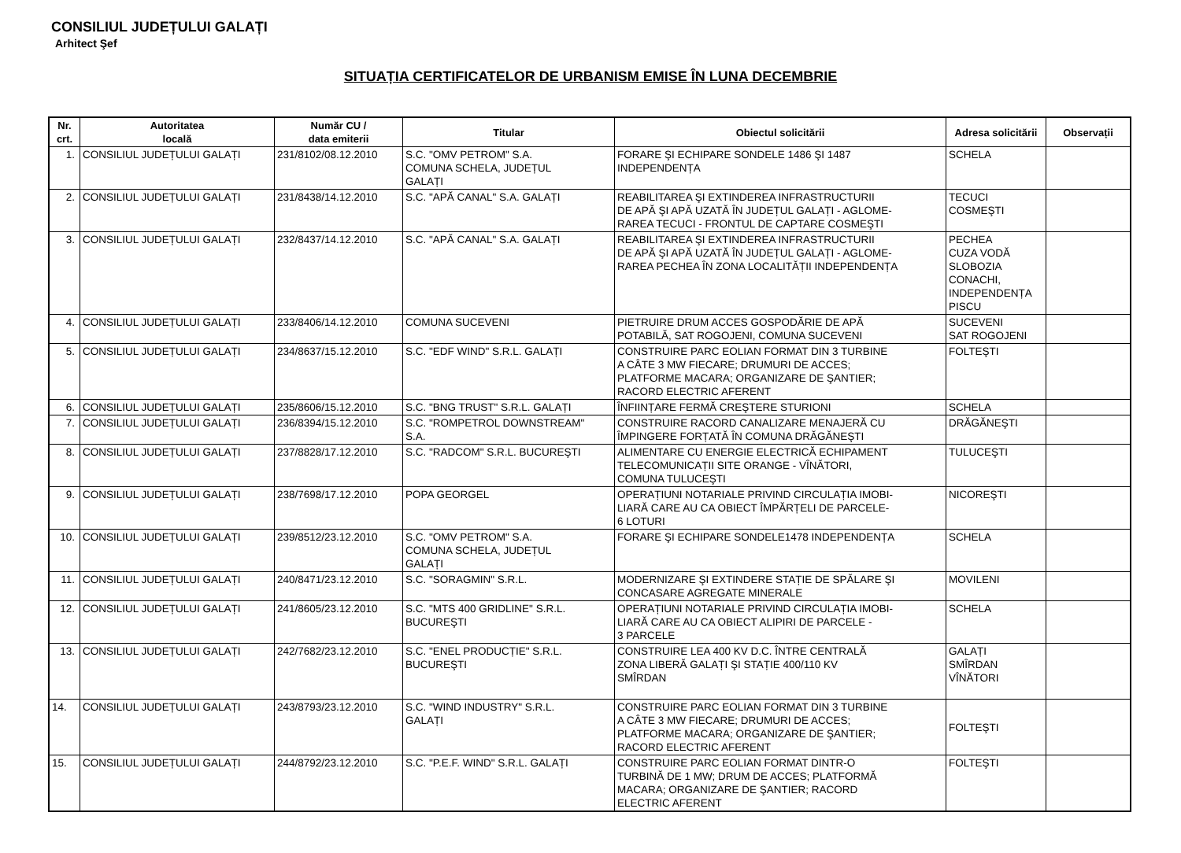CONSILIUL JUDEȚULUI GALAȚI
Arhitect Şef
SITUAȚIA CERTIFICATELOR DE URBANISM EMISE ÎN LUNA DECEMBRIE
| Nr. crt. | Autoritatea locală | Număr CU / data emiterii | Titular | Obiectul solicitării | Adresa solicitării | Observații |
| --- | --- | --- | --- | --- | --- | --- |
| 1. | CONSILIUL JUDEȚULUI GALAȚI | 231/8102/08.12.2010 | S.C. "OMV PETROM" S.A. COMUNA SCHELA, JUDEȚUL GALAȚI | FORARE ŞI ECHIPARE SONDELE 1486 ŞI 1487 INDEPENDENȚA | SCHELA | |
| 2. | CONSILIUL JUDEȚULUI GALAȚI | 231/8438/14.12.2010 | S.C. "APĂ CANAL" S.A. GALAȚI | REABILITAREA ŞI EXTINDEREA INFRASTRUCTURII DE APĂ ŞI APĂ UZATĂ ÎN JUDEȚUL GALAȚI - AGLOME- RAREA TECUCI - FRONTUL DE CAPTARE COSMEŞTI | TECUCI COSMEŞTI | |
| 3. | CONSILIUL JUDEȚULUI GALAȚI | 232/8437/14.12.2010 | S.C. "APĂ CANAL" S.A. GALAȚI | REABILITAREA ŞI EXTINDEREA INFRASTRUCTURII DE APĂ ŞI APĂ UZATĂ ÎN JUDEȚUL GALAȚI - AGLOME- RAREA PECHEA ÎN ZONA LOCALITĂȚII INDEPENDENȚA | PECHEA CUZA VODĂ SLOBOZIA CONACHI, INDEPENDENȚA PISCU | |
| 4. | CONSILIUL JUDEȚULUI GALAȚI | 233/8406/14.12.2010 | COMUNA SUCEVENI | PIETRUIRE DRUM ACCES GOSPODĂRIE DE APĂ POTABILĂ, SAT ROGOJENI, COMUNA SUCEVENI | SUCEVENI SAT ROGOJENI | |
| 5. | CONSILIUL JUDEȚULUI GALAȚI | 234/8637/15.12.2010 | S.C. "EDF WIND" S.R.L. GALAȚI | CONSTRUIRE PARC EOLIAN FORMAT DIN 3 TURBINE A CÂTE 3 MW FIECARE; DRUMURI DE ACCES; PLATFORME MACARA; ORGANIZARE DE ŞANTIER; RACORD ELECTRIC AFERENT | FOLTEŞTI | |
| 6. | CONSILIUL JUDEȚULUI GALAȚI | 235/8606/15.12.2010 | S.C. "BNG TRUST" S.R.L. GALAȚI | ÎNFIINȚARE FERMĂ CREŞTERE STURIONI | SCHELA | |
| 7. | CONSILIUL JUDEȚULUI GALAȚI | 236/8394/15.12.2010 | S.C. "ROMPETROL DOWNSTREAM" S.A. | CONSTRUIRE RACORD CANALIZARE MENAJERĂ CU ÎMPINGERE FORȚATĂ ÎN COMUNA DRĂGĂNEŞTI | DRĂGĂNEŞTI | |
| 8. | CONSILIUL JUDEȚULUI GALAȚI | 237/8828/17.12.2010 | S.C. "RADCOM" S.R.L. BUCUREŞTI | ALIMENTARE CU ENERGIE ELECTRICĂ ECHIPAMENT TELECOMUNICAȚII SITE ORANGE - VÎNĂTORI, COMUNA TULUCEŞTI | TULUCEŞTI | |
| 9. | CONSILIUL JUDEȚULUI GALAȚI | 238/7698/17.12.2010 | POPA GEORGEL | OPERAȚIUNI NOTARIALE PRIVIND CIRCULAȚIA IMOBI- LIARĂ CARE AU CA OBIECT ÎMPĂRȚELI DE PARCELE- 6 LOTURI | NICOREŞTI | |
| 10. | CONSILIUL JUDEȚULUI GALAȚI | 239/8512/23.12.2010 | S.C. "OMV PETROM" S.A. COMUNA SCHELA, JUDEȚUL GALAȚI | FORARE ŞI ECHIPARE SONDELE1478 INDEPENDENȚA | SCHELA | |
| 11. | CONSILIUL JUDEȚULUI GALAȚI | 240/8471/23.12.2010 | S.C. "SORAGMIN" S.R.L. | MODERNIZARE ŞI EXTINDERE STAȚIE DE SPĂLARE ŞI CONCASARE AGREGATE MINERALE | MOVILENI | |
| 12. | CONSILIUL JUDEȚULUI GALAȚI | 241/8605/23.12.2010 | S.C. "MTS 400 GRIDLINE" S.R.L. BUCUREŞTI | OPERAȚIUNI NOTARIALE PRIVIND CIRCULAȚIA IMOBI- LIARĂ CARE AU CA OBIECT ALIPIRI DE PARCELE - 3 PARCELE | SCHELA | |
| 13. | CONSILIUL JUDEȚULUI GALAȚI | 242/7682/23.12.2010 | S.C. "ENEL PRODUCȚIE" S.R.L. BUCUREŞTI | CONSTRUIRE LEA 400 KV D.C. ÎNTRE CENTRALĂ ZONA LIBERĂ GALAȚI ŞI STAȚIE 400/110 KV SMÎRDAN | GALAȚI SMÎRDAN VÎNĂTORI | |
| 14. | CONSILIUL JUDEȚULUI GALAȚI | 243/8793/23.12.2010 | S.C. "WIND INDUSTRY" S.R.L. GALAȚI | CONSTRUIRE PARC EOLIAN FORMAT DIN 3 TURBINE A CÂTE 3 MW FIECARE; DRUMURI DE ACCES; PLATFORME MACARA; ORGANIZARE DE ŞANTIER; RACORD ELECTRIC AFERENT | FOLTEŞTI | |
| 15. | CONSILIUL JUDEȚULUI GALAȚI | 244/8792/23.12.2010 | S.C. "P.E.F. WIND" S.R.L. GALAȚI | CONSTRUIRE PARC EOLIAN FORMAT DINTR-O TURBINĂ DE 1 MW; DRUM DE ACCES; PLATFORMĂ MACARA; ORGANIZARE DE ŞANTIER; RACORD ELECTRIC AFERENT | FOLTEŞTI | |